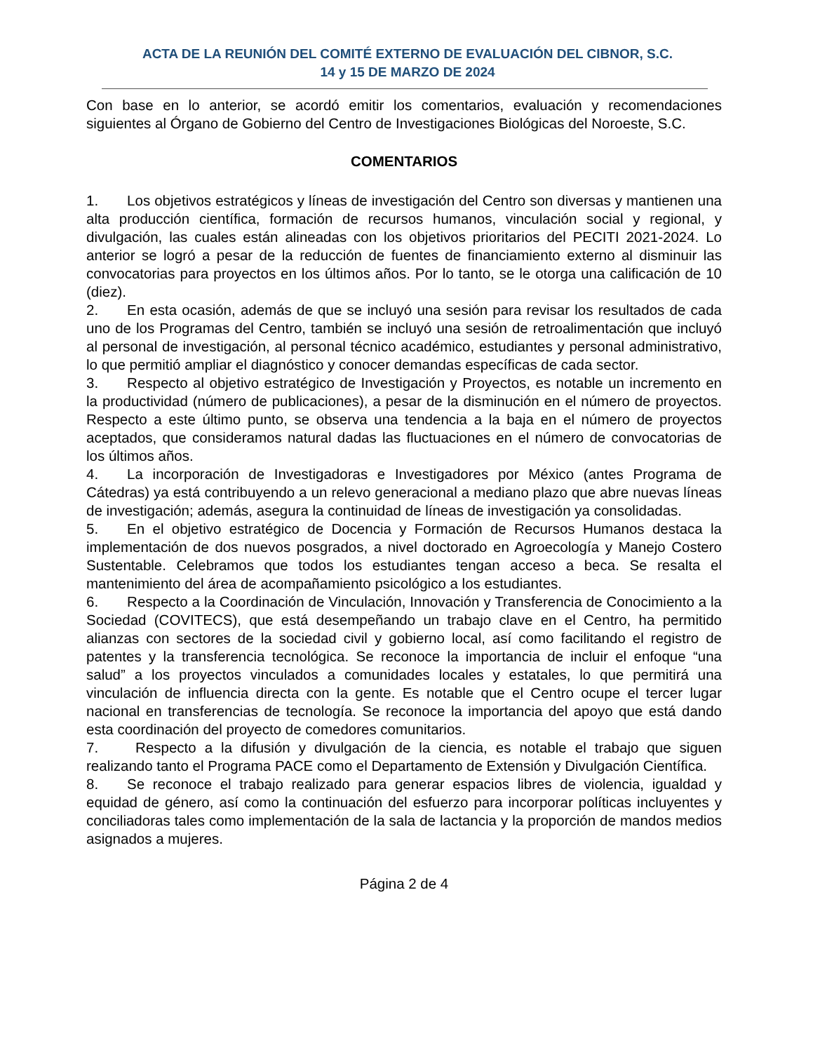ACTA DE LA REUNIÓN DEL COMITÉ EXTERNO DE EVALUACIÓN DEL CIBNOR, S.C.
14 y 15 DE MARZO DE 2024
Con base en lo anterior, se acordó emitir los comentarios, evaluación y recomendaciones siguientes al Órgano de Gobierno del Centro de Investigaciones Biológicas del Noroeste, S.C.
COMENTARIOS
1.  Los objetivos estratégicos y líneas de investigación del Centro son diversas y mantienen una alta producción científica, formación de recursos humanos, vinculación social y regional, y divulgación, las cuales están alineadas con los objetivos prioritarios del PECITI 2021-2024. Lo anterior se logró a pesar de la reducción de fuentes de financiamiento externo al disminuir las convocatorias para proyectos en los últimos años. Por lo tanto, se le otorga una calificación de 10 (diez).
2.  En esta ocasión, además de que se incluyó una sesión para revisar los resultados de cada uno de los Programas del Centro, también se incluyó una sesión de retroalimentación que incluyó al personal de investigación, al personal técnico académico, estudiantes y personal administrativo, lo que permitió ampliar el diagnóstico y conocer demandas específicas de cada sector.
3.  Respecto al objetivo estratégico de Investigación y Proyectos, es notable un incremento en la productividad (número de publicaciones), a pesar de la disminución en el número de proyectos. Respecto a este último punto, se observa una tendencia a la baja en el número de proyectos aceptados, que consideramos natural dadas las fluctuaciones en el número de convocatorias de los últimos años.
4.  La incorporación de Investigadoras e Investigadores por México (antes Programa de Cátedras) ya está contribuyendo a un relevo generacional a mediano plazo que abre nuevas líneas de investigación; además, asegura la continuidad de líneas de investigación ya consolidadas.
5.  En el objetivo estratégico de Docencia y Formación de Recursos Humanos destaca la implementación de dos nuevos posgrados, a nivel doctorado en Agroecología y Manejo Costero Sustentable. Celebramos que todos los estudiantes tengan acceso a beca. Se resalta el mantenimiento del área de acompañamiento psicológico a los estudiantes.
6.  Respecto a la Coordinación de Vinculación, Innovación y Transferencia de Conocimiento a la Sociedad (COVITECS), que está desempeñando un trabajo clave en el Centro, ha permitido alianzas con sectores de la sociedad civil y gobierno local, así como facilitando el registro de patentes y la transferencia tecnológica. Se reconoce la importancia de incluir el enfoque “una salud” a los proyectos vinculados a comunidades locales y estatales, lo que permitirá una vinculación de influencia directa con la gente. Es notable que el Centro ocupe el tercer lugar nacional en transferencias de tecnología. Se reconoce la importancia del apoyo que está dando esta coordinación del proyecto de comedores comunitarios.
7.   Respecto a la difusión y divulgación de la ciencia, es notable el trabajo que siguen realizando tanto el Programa PACE como el Departamento de Extensión y Divulgación Científica.
8.  Se reconoce el trabajo realizado para generar espacios libres de violencia, igualdad y equidad de género, así como la continuación del esfuerzo para incorporar políticas incluyentes y conciliadoras tales como implementación de la sala de lactancia y la proporción de mandos medios asignados a mujeres.
Página 2 de 4